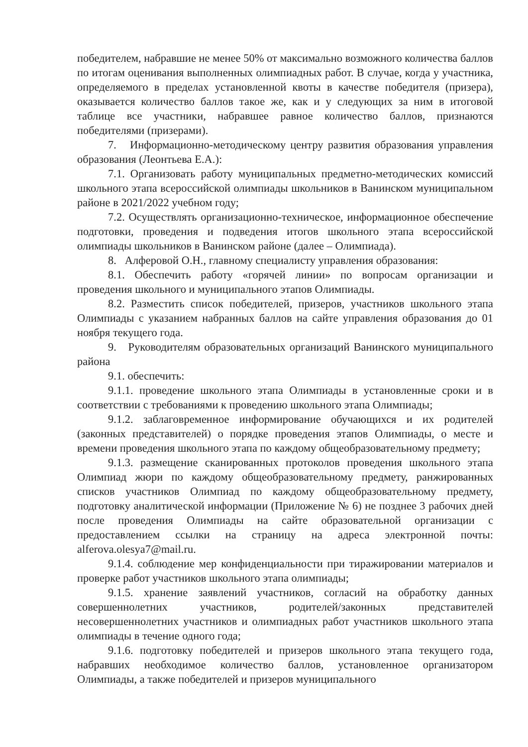победителем, набравшие не менее 50% от максимально возможного количества баллов по итогам оценивания выполненных олимпиадных работ. В случае, когда у участника, определяемого в пределах установленной квоты в качестве победителя (призера), оказывается количество баллов такое же, как и у следующих за ним в итоговой таблице все участники, набравшее равное количество баллов, признаются победителями (призерами).
7. Информационно-методическому центру развития образования управления образования (Леонтьева Е.А.):
7.1. Организовать работу муниципальных предметно-методических комиссий школьного этапа всероссийской олимпиады школьников в Ванинском муниципальном районе в 2021/2022 учебном году;
7.2. Осуществлять организационно-техническое, информационное обеспечение подготовки, проведения и подведения итогов школьного этапа всероссийской олимпиады школьников в Ванинском районе (далее – Олимпиада).
8. Алферовой О.Н., главному специалисту управления образования:
8.1. Обеспечить работу «горячей линии» по вопросам организации и проведения школьного и муниципального этапов Олимпиады.
8.2. Разместить список победителей, призеров, участников школьного этапа Олимпиады с указанием набранных баллов на сайте управления образования до 01 ноября текущего года.
9. Руководителям образовательных организаций Ванинского муниципального района
9.1. обеспечить:
9.1.1. проведение школьного этапа Олимпиады в установленные сроки и в соответствии с требованиями к проведению школьного этапа Олимпиады;
9.1.2. заблаговременное информирование обучающихся и их родителей (законных представителей) о порядке проведения этапов Олимпиады, о месте и времени проведения школьного этапа по каждому общеобразовательному предмету;
9.1.3. размещение сканированных протоколов проведения школьного этапа Олимпиад жюри по каждому общеобразовательному предмету, ранжированных списков участников Олимпиад по каждому общеобразовательному предмету, подготовку аналитической информации (Приложение № 6) не позднее 3 рабочих дней после проведения Олимпиады на сайте образовательной организации с предоставлением ссылки на страницу на адреса электронной почты: alferova.olesya7@mail.ru.
9.1.4. соблюдение мер конфиденциальности при тиражировании материалов и проверке работ участников школьного этапа олимпиады;
9.1.5. хранение заявлений участников, согласий на обработку данных совершеннолетних участников, родителей/законных представителей несовершеннолетних участников и олимпиадных работ участников школьного этапа олимпиады в течение одного года;
9.1.6. подготовку победителей и призеров школьного этапа текущего года, набравших необходимое количество баллов, установленное организатором Олимпиады, а также победителей и призеров муниципального